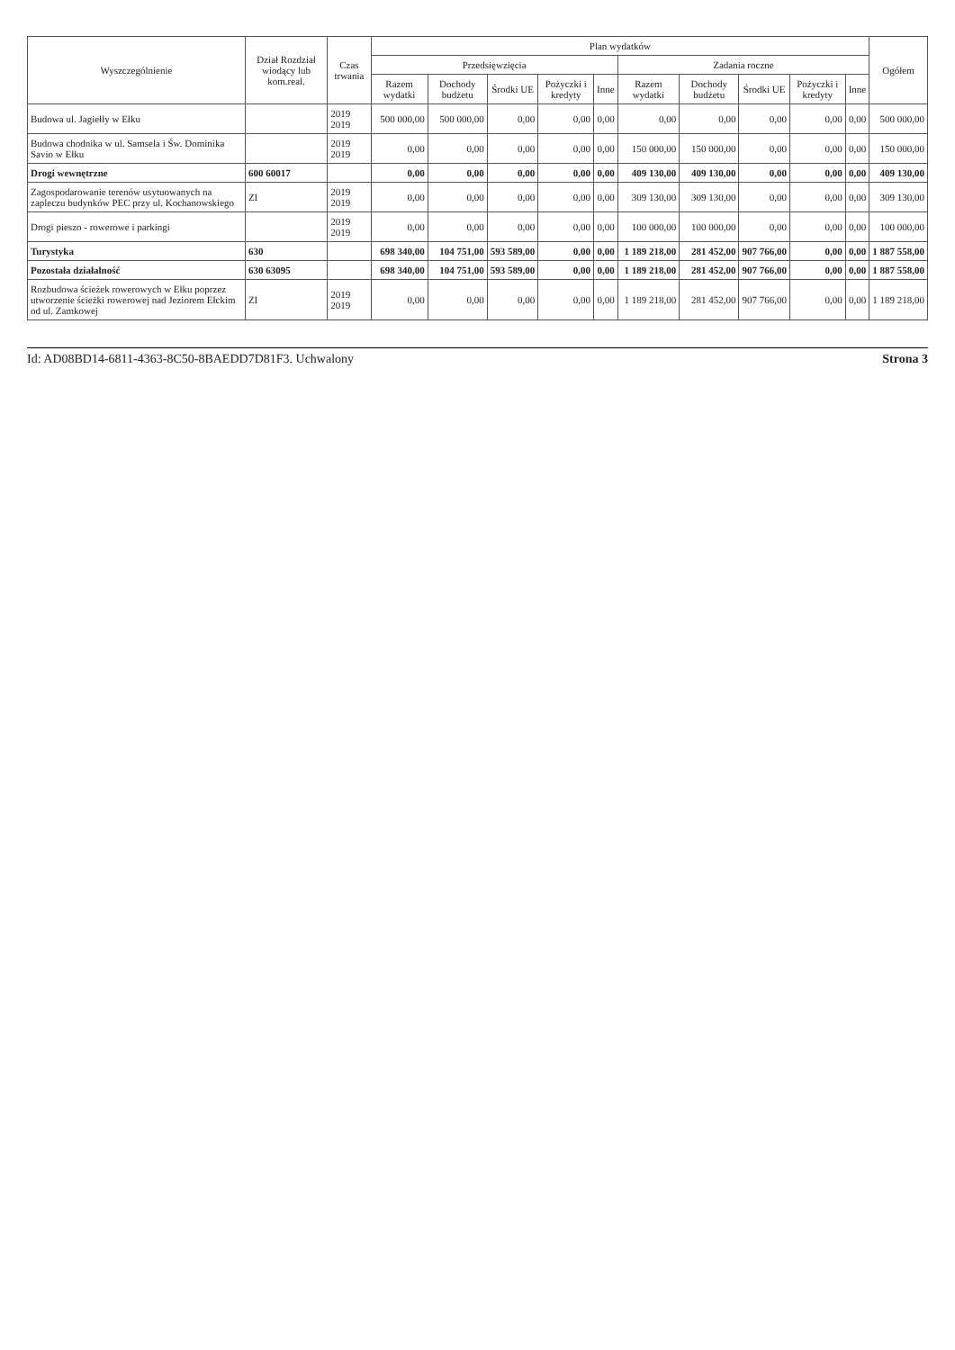| Wyszczególnienie | Dział Rozdział wiodący lub kom.real. | Czas trwania | Plan wydatków | | | | | | | | | | Ogółem |
| --- | --- | --- | --- | --- | --- | --- | --- | --- | --- | --- | --- | --- | --- |
| | | | Przedsięwzięcia | | | | | Zadania roczne | | | | | |
| | | | Razem wydatki | Dochody budżetu | Środki UE | Pożyczki i kredyty | Inne | Razem wydatki | Dochody budżetu | Środki UE | Pożyczki i kredyty | Inne | |
| Budowa ul. Jagiełły w Ełku | | 2019 2019 | 500 000,00 | 500 000,00 | 0,00 | 0,00 | 0,00 | 0,00 | 0,00 | 0,00 | 0,00 | 0,00 | 500 000,00 |
| Budowa chodnika w ul. Samsela i Św. Dominika Savio w Ełku | | 2019 2019 | 0,00 | 0,00 | 0,00 | 0,00 | 0,00 | 150 000,00 | 150 000,00 | 0,00 | 0,00 | 0,00 | 150 000,00 |
| Drogi wewnętrzne | 600 60017 | | 0,00 | 0,00 | 0,00 | 0,00 | 0,00 | 409 130,00 | 409 130,00 | 0,00 | 0,00 | 0,00 | 409 130,00 |
| Zagospodarowanie terenów usytuowanych na zapleczu budynków PEC przy ul. Kochanowskiego | ZI | 2019 2019 | 0,00 | 0,00 | 0,00 | 0,00 | 0,00 | 309 130,00 | 309 130,00 | 0,00 | 0,00 | 0,00 | 309 130,00 |
| Drogi pieszo - rowerowe i parkingi | | 2019 2019 | 0,00 | 0,00 | 0,00 | 0,00 | 0,00 | 100 000,00 | 100 000,00 | 0,00 | 0,00 | 0,00 | 100 000,00 |
| Turystyka | 630 | | 698 340,00 | 104 751,00 | 593 589,00 | 0,00 | 0,00 | 1 189 218,00 | 281 452,00 | 907 766,00 | 0,00 | 0,00 | 1 887 558,00 |
| Pozostała działalność | 630 63095 | | 698 340,00 | 104 751,00 | 593 589,00 | 0,00 | 0,00 | 1 189 218,00 | 281 452,00 | 907 766,00 | 0,00 | 0,00 | 1 887 558,00 |
| Rozbudowa ścieżek rowerowych w Ełku poprzez utworzenie ścieżki rowerowej nad Jeziorem Ełckim od ul. Zamkowej | ZI | 2019 2019 | 0,00 | 0,00 | 0,00 | 0,00 | 0,00 | 1 189 218,00 | 281 452,00 | 907 766,00 | 0,00 | 0,00 | 1 189 218,00 |
Id: AD08BD14-6811-4363-8C50-8BAEDD7D81F3. Uchwalony Strona 3